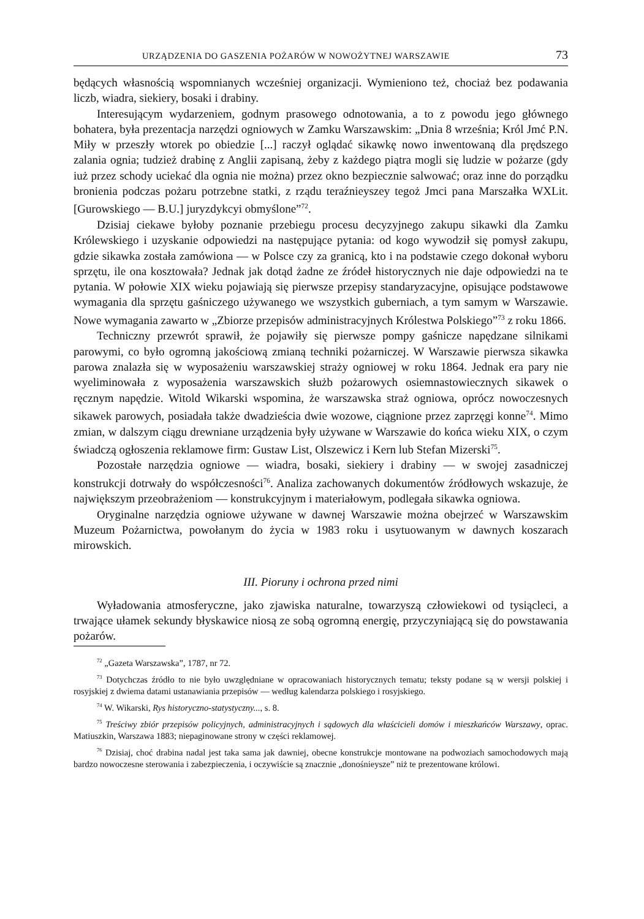URZĄDZENIA DO GASZENIA POŻARÓW W NOWOŻYTNEJ WARSZAWIE 73
będących własnością wspomnianych wcześniej organizacji. Wymieniono też, chociaż bez podawania liczb, wiadra, siekiery, bosaki i drabiny.
Interesującym wydarzeniem, godnym prasowego odnotowania, a to z powodu jego głównego bohatera, była prezentacja narzędzi ogniowych w Zamku Warszawskim: „Dnia 8 września; Król Jmć P.N. Miły w przeszły wtorek po obiedzie [...] raczył oglądać sikawkę nowo inwentowaną dla prędszego zalania ognia; tudzież drabinę z Anglii zapisaną, żeby z każdego piątra mogli się ludzie w pożarze (gdy iuż przez schody uciekać dla ognia nie można) przez okno bezpiecznie salwować; oraz inne do porządku bronienia podczas pożaru potrzebne statki, z rządu teraźnieyszey tegoż Jmci pana Marszałka WXLit. [Gurowskiego — B.U.] juryzdykcyi obmyślone”<sup>72</sup>.
Dzisiaj ciekawe byłoby poznanie przebiegu procesu decyzyjnego zakupu sikawki dla Zamku Królewskiego i uzyskanie odpowiedzi na następujące pytania: od kogo wywodził się pomysł zakupu, gdzie sikawka została zamówiona — w Polsce czy za granicą, kto i na podstawie czego dokonał wyboru sprzętu, ile ona kosztowała? Jednak jak dotąd żadne ze źródeł historycznych nie daje odpowiedzi na te pytania. W połowie XIX wieku pojawiają się pierwsze przepisy standaryzacyjne, opisujące podstawowe wymagania dla sprzętu gaśniczego używanego we wszystkich guberniach, a tym samym w Warszawie. Nowe wymagania zawarto w „Zbiorze przepisów administracyjnych Królestwa Polskiego”<sup>73</sup> z roku 1866.
Techniczny przewrót sprawił, że pojawiły się pierwsze pompy gaśnicze napędzane silnikami parowymi, co było ogromną jakościową zmianą techniki pożarniczej. W Warszawie pierwsza sikawka parowa znalazła się w wyposażeniu warszawskiej straży ogniowej w roku 1864. Jednak era pary nie wyeliminowała z wyposażenia warszawskich służb pożarowych osiemnastowiecznych sikawek o ręcznym napędzie. Witold Wikarski wspomina, że warszawska straż ogniowa, oprócz nowoczesnych sikawek parowych, posiadała także dwadzieścia dwie wozowe, ciągnione przez zaprzęgi konne<sup>74</sup>. Mimo zmian, w dalszym ciągu drewniane urządzenia były używane w Warszawie do końca wieku XIX, o czym świadczą ogłoszenia reklamowe firm: Gustaw List, Olszewicz i Kern lub Stefan Mizerski<sup>75</sup>.
Pozostałe narzędzia ogniowe — wiadra, bosaki, siekiery i drabiny — w swojej zasadniczej konstrukcji dotrwały do współczesności<sup>76</sup>. Analiza zachowanych dokumentów źródłowych wskazuje, że największym przeobrażeniom — konstrukcyjnym i materiałowym, podlegała sikawka ogniowa.
Oryginalne narzędzia ogniowe używane w dawnej Warszawie można obejrzeć w Warszawskim Muzeum Pożarnictwa, powołanym do życia w 1983 roku i usytuowanym w dawnych koszarach mirowskich.
III. Pioruny i ochrona przed nimi
Wyładowania atmosferyczne, jako zjawiska naturalne, towarzyszą człowiekowi od tysiącleci, a trwające ułamek sekundy błyskawice niosą ze sobą ogromną energię, przyczyniającą się do powstawania pożarów.
<sup>72</sup> „Gazeta Warszawska”, 1787, nr 72.
<sup>73</sup> Dotychczas źródło to nie było uwzględniane w opracowaniach historycznych tematu; teksty podane są w wersji polskiej i rosyjskiej z dwiema datami ustanawiania przepisów — według kalendarza polskiego i rosyjskiego.
<sup>74</sup> W. Wikarski, Rys historyczno-statystyczny..., s. 8.
<sup>75</sup> Treściwy zbiór przepisów policyjnych, administracyjnych i sądowych dla właścicieli domów i mieszkańców Warszawy, oprac. Matiuszkin, Warszawa 1883; niepaginowane strony w części reklamowej.
<sup>76</sup> Dzisiaj, choć drabina nadal jest taka sama jak dawniej, obecne konstrukcje montowane na podwoziach samochodowych mają bardzo nowoczesne sterowania i zabezpieczenia, i oczywiście są znacznie „donośnieysze” niż te prezentowane królowi.